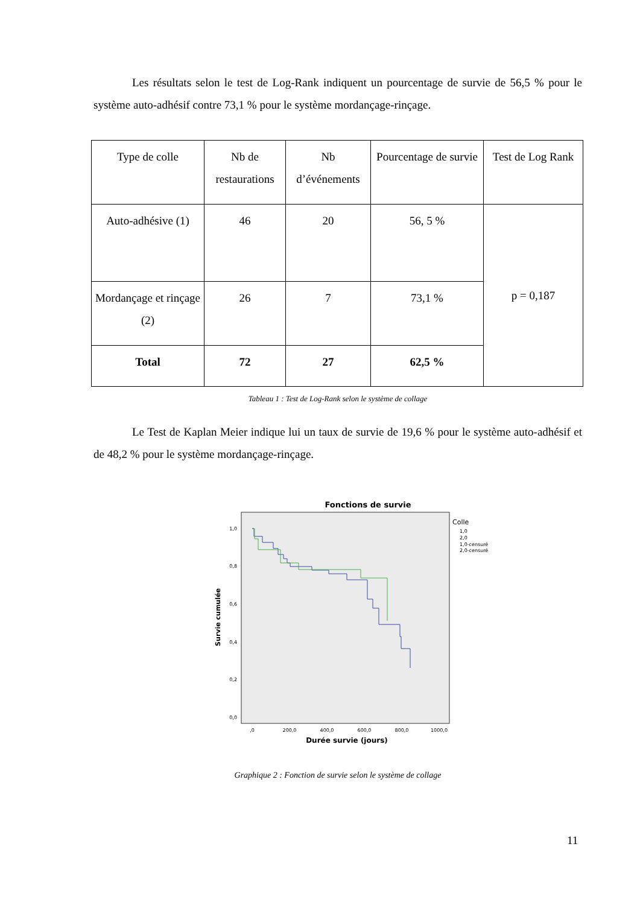Les résultats selon le test de Log-Rank indiquent un pourcentage de survie de 56,5 % pour le système auto-adhésif contre 73,1 % pour le système mordançage-rinçage.
| Type de colle | Nb de restaurations | Nb d’événements | Pourcentage de survie | Test de Log Rank |
| Auto-adhésive (1) | 46 | 20 | 56, 5 % | p = 0,187 |
| Mordançage et rinçage (2) | 26 | 7 | 73,1 % | |
| Total | 72 | 27 | 62,5 % | |
Tableau 1 : Test de Log-Rank selon le système de collage
Le Test de Kaplan Meier indique lui un taux de survie de 19,6 % pour le système auto-adhésif et de 48,2 % pour le système mordançage-rinçage.
Fonctions de survie
1,0
0,8
0,6
0,4
0,2
0,0
,0
200,0
400,0
600,0
800,0
1000,0
Durée survie (jours)
Survie cumulée
Colle
1,0
2,0
1,0-censuré
2,0-censuré
Graphique 2 : Fonction de survie selon le système de collage
11